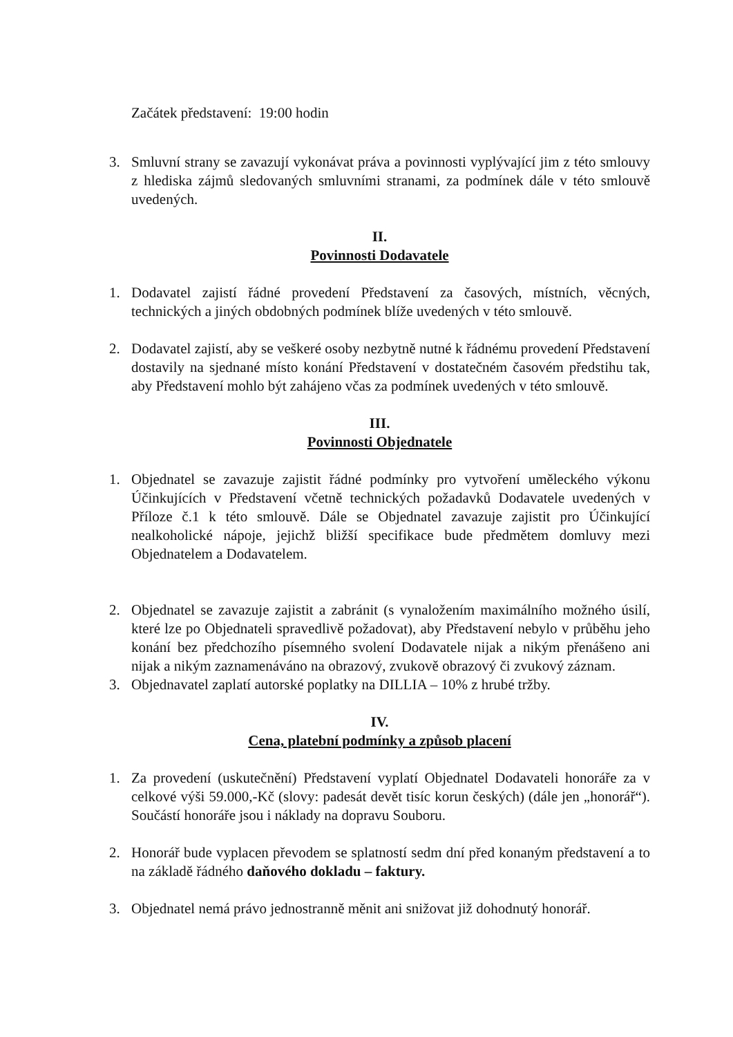Začátek představení: 19:00 hodin
3. Smluvní strany se zavazují vykonávat práva a povinnosti vyplývající jim z této smlouvy z hlediska zájmů sledovaných smluvními stranami, za podmínek dále v této smlouvě uvedených.
II.
Povinnosti Dodavatele
1. Dodavatel zajistí řádné provedení Představení za časových, místních, věcných, technických a jiných obdobných podmínek blíže uvedených v této smlouvě.
2. Dodavatel zajistí, aby se veškeré osoby nezbytně nutné k řádnému provedení Představení dostavily na sjednané místo konání Představení v dostatečném časovém předstihu tak, aby Představení mohlo být zahájeno včas za podmínek uvedených v této smlouvě.
III.
Povinnosti Objednatele
1. Objednatel se zavazuje zajistit řádné podmínky pro vytvoření uměleckého výkonu Účinkujících v Představení včetně technických požadavků Dodavatele uvedených v Příloze č.1 k této smlouvě. Dále se Objednatel zavazuje zajistit pro Účinkující nealkoholické nápoje, jejichž bližší specifikace bude předmětem domluvy mezi Objednatelem a Dodavatelem.
2. Objednatel se zavazuje zajistit a zabránit (s vynaložením maximálního možného úsilí, které lze po Objednateli spravedlivě požadovat), aby Představení nebylo v průběhu jeho konání bez předchozího písemného svolení Dodavatele nijak a nikým přenášeno ani nijak a nikým zaznamenáváno na obrazový, zvukově obrazový či zvukový záznam.
3. Objednavatel zaplatí autorské poplatky na DILLIA – 10% z hrubé tržby.
IV.
Cena, platební podmínky a způsob placení
1. Za provedení (uskutečnění) Představení vyplatí Objednatel Dodavateli honoráře za v celkové výši 59.000,-Kč (slovy: padesát devět tisíc korun českých) (dále jen „honorář“). Součástí honoráře jsou i náklady na dopravu Souboru.
2. Honorář bude vyplacen převodem se splatností sedm dní před konaným představení a to na základě řádného daňového dokladu – faktury.
3. Objednatel nemá právo jednostranně měnit ani snižovat již dohodnutý honorář.